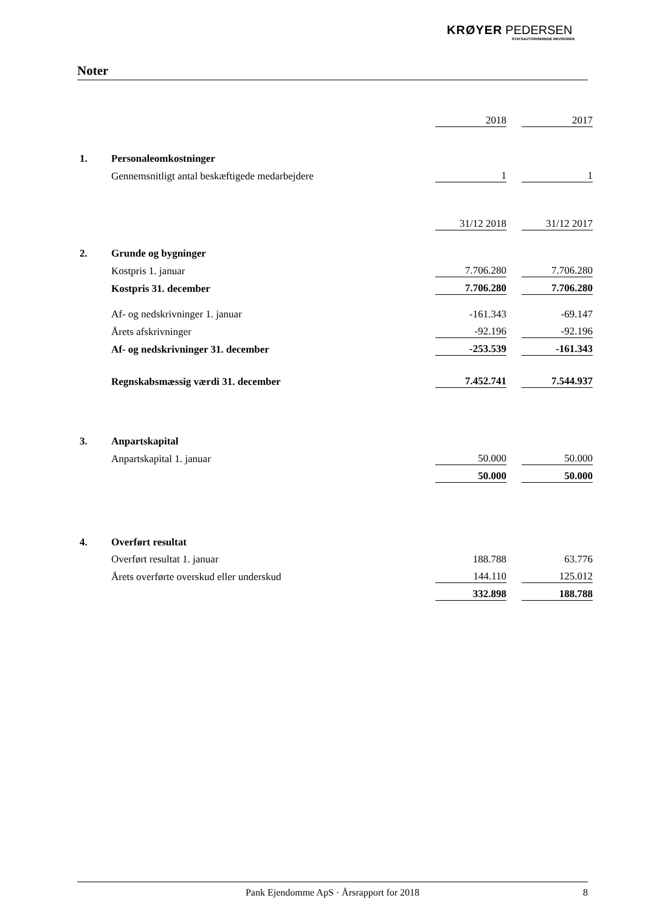KRØYER PEDERSEN
STATSAUTORISEREDE REVISORER
Noter
| | | 2018 | | 2017 |
| 1. | Personaleomkostninger | | | |
| | Gennemsnitligt antal beskæftigede medarbejdere | 1 | | 1 |
| | | 31/12 2018 | | 31/12 2017 |
| 2. | Grunde og bygninger | | | |
| | Kostpris 1. januar | 7.706.280 | | 7.706.280 |
| | Kostpris 31. december | 7.706.280 | | 7.706.280 |
| | Af- og nedskrivninger 1. januar | -161.343 | | -69.147 |
| | Årets afskrivninger | -92.196 | | -92.196 |
| | Af- og nedskrivninger 31. december | -253.539 | | -161.343 |
| | Regnskabsmæssig værdi 31. december | 7.452.741 | | 7.544.937 |
| 3. | Anpartskapital | | | |
| | Anpartskapital 1. januar | 50.000 | | 50.000 |
| | | 50.000 | | 50.000 |
| 4. | Overført resultat | | | |
| | Overført resultat 1. januar | 188.788 | | 63.776 |
| | Årets overførte overskud eller underskud | 144.110 | | 125.012 |
| | | 332.898 | | 188.788 |
Pank Ejendomme ApS · Årsrapport for 2018 8